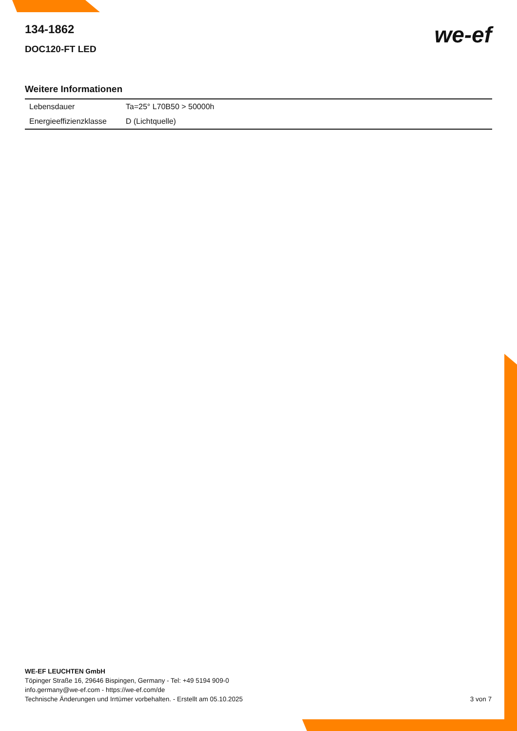we-ef
134-1862
DOC120-FT LED
Weitere Informationen
| Lebensdauer | Ta=25° L70B50 > 50000h |
| Energieeffizienzklasse | D (Lichtquelle) |
WE-EF LEUCHTEN GmbH
Töpinger Straße 16, 29646 Bispingen, Germany - Tel: +49 5194 909-0
info.germany@we-ef.com - https://we-ef.com/de
Technische Änderungen und Irrtümer vorbehalten. - Erstellt am 05.10.2025 3 von 7